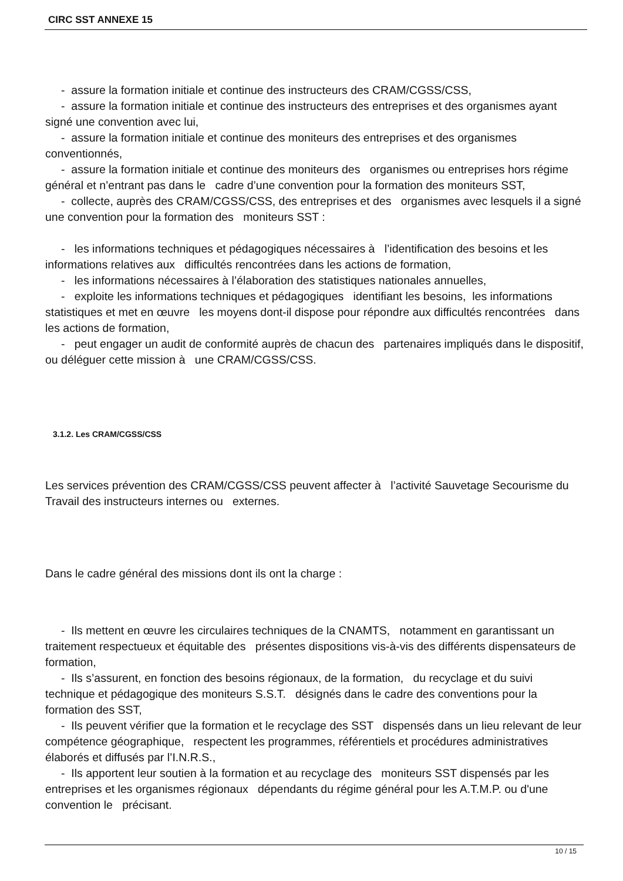CIRC SST ANNEXE 15
- assure la formation initiale et continue des instructeurs des CRAM/CGSS/CSS,
- assure la formation initiale et continue des instructeurs des entreprises et des organismes ayant signé une convention avec lui,
- assure la formation initiale et continue des moniteurs des entreprises et des organismes conventionnés,
- assure la formation initiale et continue des moniteurs des organismes ou entreprises hors régime général et n’entrant pas dans le cadre d’une convention pour la formation des moniteurs SST,
- collecte, auprès des CRAM/CGSS/CSS, des entreprises et des organismes avec lesquels il a signé une convention pour la formation des moniteurs SST :
- les informations techniques et pédagogiques nécessaires à l’identification des besoins et les informations relatives aux difficultés rencontrées dans les actions de formation,
- les informations nécessaires à l’élaboration des statistiques nationales annuelles,
- exploite les informations techniques et pédagogiques identifiant les besoins, les informations statistiques et met en œuvre les moyens dont-il dispose pour répondre aux difficultés rencontrées dans les actions de formation,
- peut engager un audit de conformité auprès de chacun des partenaires impliqués dans le dispositif, ou déléguer cette mission à une CRAM/CGSS/CSS.
3.1.2. Les CRAM/CGSS/CSS
Les services prévention des CRAM/CGSS/CSS peuvent affecter à l’activité Sauvetage Secourisme du Travail des instructeurs internes ou externes.
Dans le cadre général des missions dont ils ont la charge :
- Ils mettent en œuvre les circulaires techniques de la CNAMTS, notamment en garantissant un traitement respectueux et équitable des présentes dispositions vis-à-vis des différents dispensateurs de formation,
- Ils s’assurent, en fonction des besoins régionaux, de la formation, du recyclage et du suivi technique et pédagogique des moniteurs S.S.T. désignés dans le cadre des conventions pour la formation des SST,
- Ils peuvent vérifier que la formation et le recyclage des SST dispensés dans un lieu relevant de leur compétence géographique, respectent les programmes, référentiels et procédures administratives élaborés et diffusés par l’I.N.R.S.,
- Ils apportent leur soutien à la formation et au recyclage des moniteurs SST dispensés par les entreprises et les organismes régionaux dépendants du régime général pour les A.T.M.P. ou d'une convention le précisant.
10 / 15